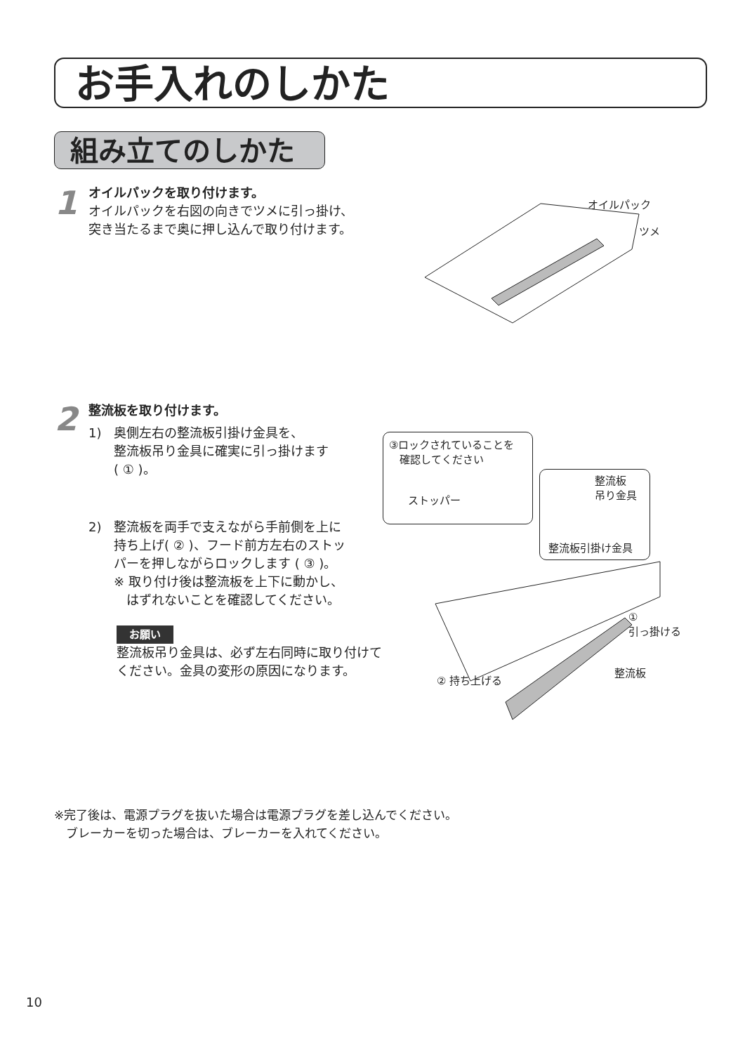お手入れのしかた
組み立てのしかた
1
オイルパックを取り付けます。
オイルパックを右図の向きでツメに引っ掛け、
突き当たるまで奥に押し込んで取り付けます。
オイルパック
ツメ
2
整流板を取り付けます。
1)　奥側左右の整流板引掛け金具を、
　　整流板吊り金具に確実に引っ掛けます
　　( ① )。
2)　整流板を両手で支えながら手前側を上に
　　持ち上げ( ② )、フード前方左右のストッ
　　パーを押しながらロックします ( ③ )。
　　※ 取り付け後は整流板を上下に動かし、
　　　はずれないことを確認してください。
お願い
整流板吊り金具は、必ず左右同時に取り付けて
ください。金具の変形の原因になります。
③ロックされていることを
　確認してください
ストッパー
整流板
吊り金具
整流板引掛け金具
①
引っ掛ける
整流板
② 持ち上げる
※完了後は、電源プラグを抜いた場合は電源プラグを差し込んでください。
　ブレーカーを切った場合は、ブレーカーを入れてください。
10